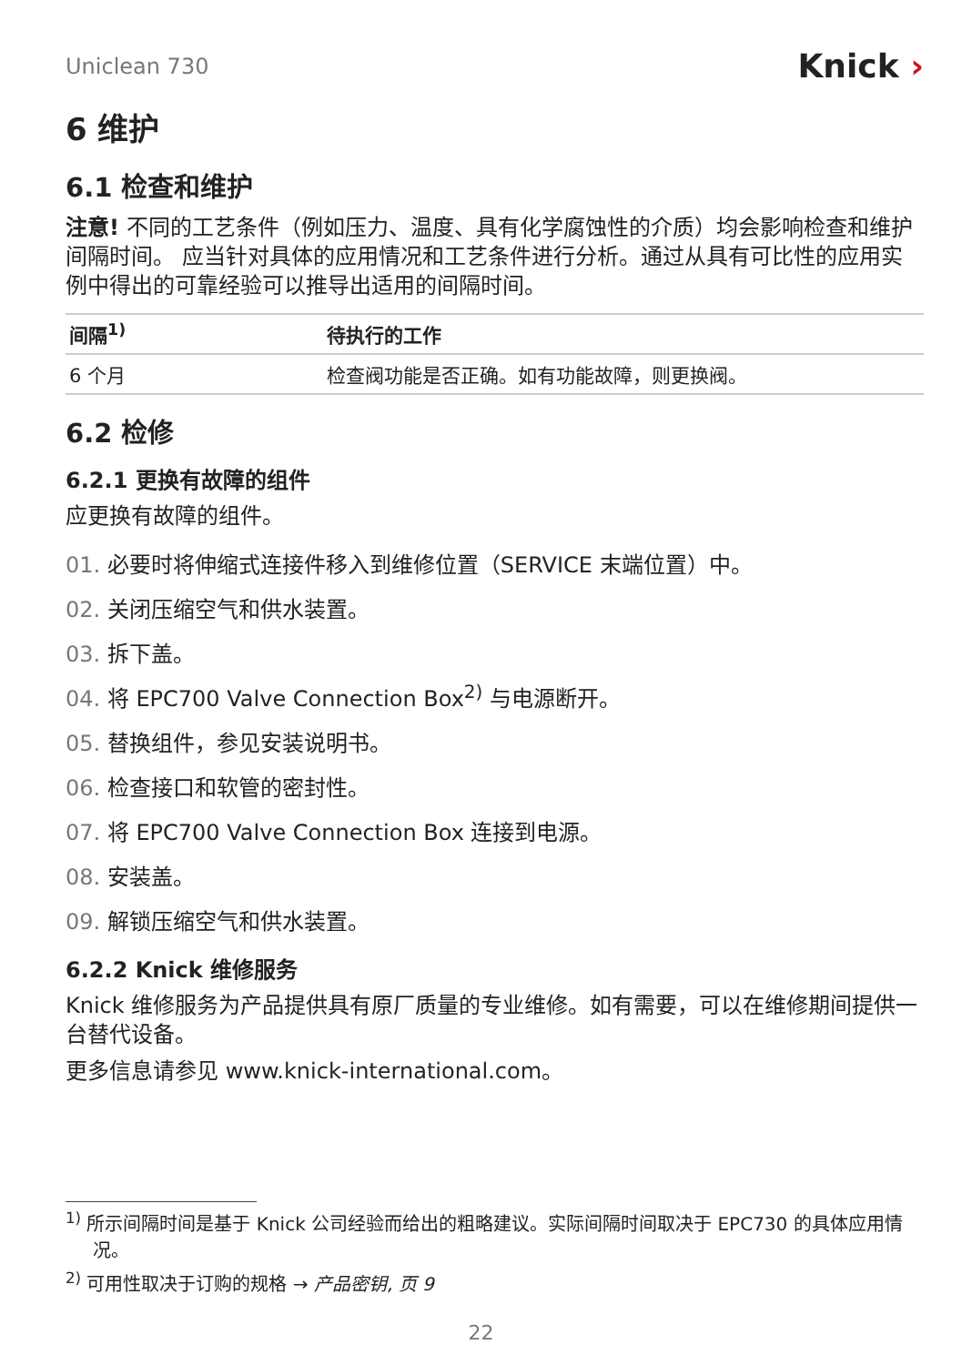Uniclean 730
Knick ›
6 维护
6.1 检查和维护
注意! 不同的工艺条件（例如压力、温度、具有化学腐蚀性的介质）均会影响检查和维护间隔时间。 应当针对具体的应用情况和工艺条件进行分析。通过从具有可比性的应用实例中得出的可靠经验可以推导出适用的间隔时间。
| 间隔<sup>1)</sup> | 待执行的工作 |
| --- | --- |
| 6 个月 | 检查阀功能是否正确。如有功能故障，则更换阀。 |
6.2 检修
6.2.1 更换有故障的组件
应更换有故障的组件。
01. 必要时将伸缩式连接件移入到维修位置（SERVICE 末端位置）中。
02. 关闭压缩空气和供水装置。
03. 拆下盖。
04. 将 EPC700 Valve Connection Box<sup>2)</sup> 与电源断开。
05. 替换组件，参见安装说明书。
06. 检查接口和软管的密封性。
07. 将 EPC700 Valve Connection Box 连接到电源。
08. 安装盖。
09. 解锁压缩空气和供水装置。
6.2.2 Knick 维修服务
Knick 维修服务为产品提供具有原厂质量的专业维修。如有需要，可以在维修期间提供一台替代设备。
更多信息请参见 www.knick-international.com。
<sup>1)</sup> 所示间隔时间是基于 Knick 公司经验而给出的粗略建议。实际间隔时间取决于 EPC730 的具体应用情况。
<sup>2)</sup> 可用性取决于订购的规格 → 产品密钥, 页 9
22